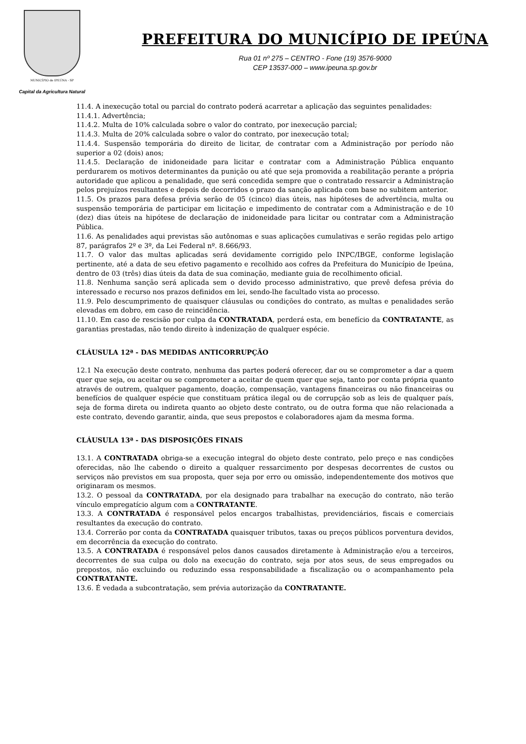MUNICÍPIO de IPEÚNA - SP
Capital da Agricultura Natural
PREFEITURA DO MUNICÍPIO DE IPEÚNA
Rua 01 nº 275 – CENTRO - Fone (19) 3576-9000
CEP 13537-000 – www.ipeuna.sp.gov.br
11.4. A inexecução total ou parcial do contrato poderá acarretar a aplicação das seguintes penalidades:
11.4.1. Advertência;
11.4.2. Multa de 10% calculada sobre o valor do contrato, por inexecução parcial;
11.4.3. Multa de 20% calculada sobre o valor do contrato, por inexecução total;
11.4.4. Suspensão temporária do direito de licitar, de contratar com a Administração por período não superior a 02 (dois) anos;
11.4.5. Declaração de inidoneidade para licitar e contratar com a Administração Pública enquanto perdurarem os motivos determinantes da punição ou até que seja promovida a reabilitação perante a própria autoridade que aplicou a penalidade, que será concedida sempre que o contratado ressarcir a Administração pelos prejuízos resultantes e depois de decorridos o prazo da sanção aplicada com base no subitem anterior.
11.5. Os prazos para defesa prévia serão de 05 (cinco) dias úteis, nas hipóteses de advertência, multa ou suspensão temporária de participar em licitação e impedimento de contratar com a Administração e de 10 (dez) dias úteis na hipótese de declaração de inidoneidade para licitar ou contratar com a Administração Pública.
11.6. As penalidades aqui previstas são autônomas e suas aplicações cumulativas e serão regidas pelo artigo 87, parágrafos 2º e 3º, da Lei Federal nº. 8.666/93.
11.7. O valor das multas aplicadas será devidamente corrigido pelo INPC/IBGE, conforme legislação pertinente, até a data de seu efetivo pagamento e recolhido aos cofres da Prefeitura do Município de Ipeúna, dentro de 03 (três) dias úteis da data de sua cominação, mediante guia de recolhimento oficial.
11.8. Nenhuma sanção será aplicada sem o devido processo administrativo, que prevê defesa prévia do interessado e recurso nos prazos definidos em lei, sendo-lhe facultado vista ao processo.
11.9. Pelo descumprimento de quaisquer cláusulas ou condições do contrato, as multas e penalidades serão elevadas em dobro, em caso de reincidência.
11.10. Em caso de rescisão por culpa da CONTRATADA, perderá esta, em benefício da CONTRATANTE, as garantias prestadas, não tendo direito à indenização de qualquer espécie.
CLÁUSULA 12ª - DAS MEDIDAS ANTICORRUPÇÃO
12.1 Na execução deste contrato, nenhuma das partes poderá oferecer, dar ou se comprometer a dar a quem quer que seja, ou aceitar ou se comprometer a aceitar de quem quer que seja, tanto por conta própria quanto através de outrem, qualquer pagamento, doação, compensação, vantagens financeiras ou não financeiras ou benefícios de qualquer espécie que constituam prática ilegal ou de corrupção sob as leis de qualquer país, seja de forma direta ou indireta quanto ao objeto deste contrato, ou de outra forma que não relacionada a este contrato, devendo garantir, ainda, que seus prepostos e colaboradores ajam da mesma forma.
CLÁUSULA 13ª - DAS DISPOSIÇÕES FINAIS
13.1. A CONTRATADA obriga-se a execução integral do objeto deste contrato, pelo preço e nas condições oferecidas, não lhe cabendo o direito a qualquer ressarcimento por despesas decorrentes de custos ou serviços não previstos em sua proposta, quer seja por erro ou omissão, independentemente dos motivos que originaram os mesmos.
13.2. O pessoal da CONTRATADA, por ela designado para trabalhar na execução do contrato, não terão vínculo empregatício algum com a CONTRATANTE.
13.3. A CONTRATADA é responsável pelos encargos trabalhistas, previdenciários, fiscais e comerciais resultantes da execução do contrato.
13.4. Correrão por conta da CONTRATADA quaisquer tributos, taxas ou preços públicos porventura devidos, em decorrência da execução do contrato.
13.5. A CONTRATADA é responsável pelos danos causados diretamente à Administração e/ou a terceiros, decorrentes de sua culpa ou dolo na execução do contrato, seja por atos seus, de seus empregados ou prepostos, não excluindo ou reduzindo essa responsabilidade a fiscalização ou o acompanhamento pela CONTRATANTE.
13.6. É vedada a subcontratação, sem prévia autorização da CONTRATANTE.